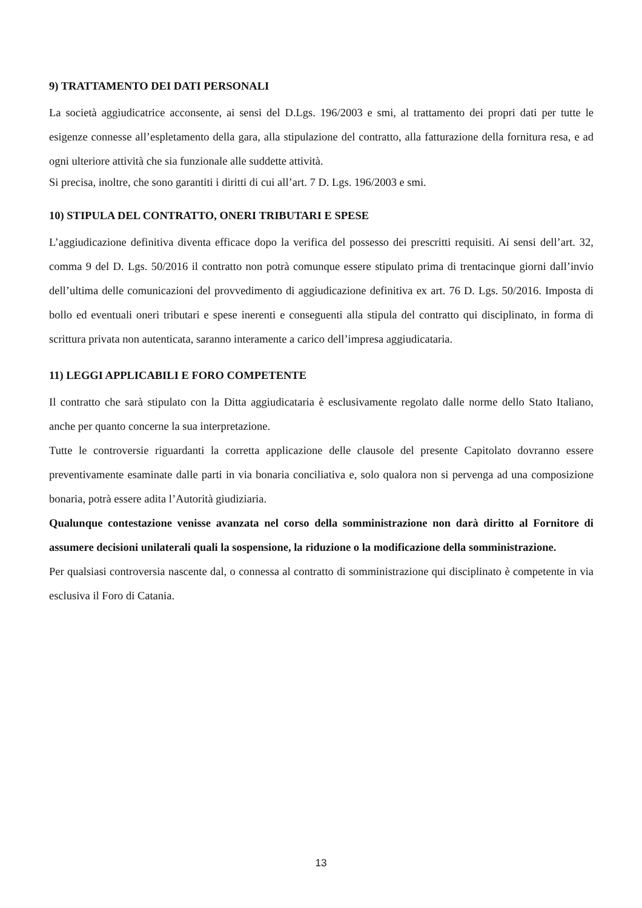9) TRATTAMENTO DEI DATI PERSONALI
La società aggiudicatrice acconsente, ai sensi del D.Lgs. 196/2003 e smi, al trattamento dei propri dati per tutte le esigenze connesse all’espletamento della gara, alla stipulazione del contratto, alla fatturazione della fornitura resa, e ad ogni ulteriore attività che sia funzionale alle suddette attività.
Si precisa, inoltre, che sono garantiti i diritti di cui all’art. 7 D. Lgs. 196/2003 e smi.
10) STIPULA DEL CONTRATTO, ONERI TRIBUTARI E SPESE
L’aggiudicazione definitiva diventa efficace dopo la verifica del possesso dei prescritti requisiti. Ai sensi dell’art. 32, comma 9 del D. Lgs. 50/2016 il contratto non potrà comunque essere stipulato prima di trentacinque giorni dall’invio dell’ultima delle comunicazioni del provvedimento di aggiudicazione definitiva ex art. 76 D. Lgs. 50/2016. Imposta di bollo ed eventuali oneri tributari e spese inerenti e conseguenti alla stipula del contratto qui disciplinato, in forma di scrittura privata non autenticata, saranno interamente a carico dell’impresa aggiudicataria.
11) LEGGI APPLICABILI E FORO COMPETENTE
Il contratto che sarà stipulato con la Ditta aggiudicataria è esclusivamente regolato dalle norme dello Stato Italiano, anche per quanto concerne la sua interpretazione.
Tutte le controversie riguardanti la corretta applicazione delle clausole del presente Capitolato dovranno essere preventivamente esaminate dalle parti in via bonaria conciliativa e, solo qualora non si pervenga ad una composizione bonaria, potrà essere adita l’Autorità giudiziaria.
Qualunque contestazione venisse avanzata nel corso della somministrazione non darà diritto al Fornitore di assumere decisioni unilaterali quali la sospensione, la riduzione o la modificazione della somministrazione.
Per qualsiasi controversia nascente dal, o connessa al contratto di somministrazione qui disciplinato è competente in via esclusiva il Foro di Catania.
13